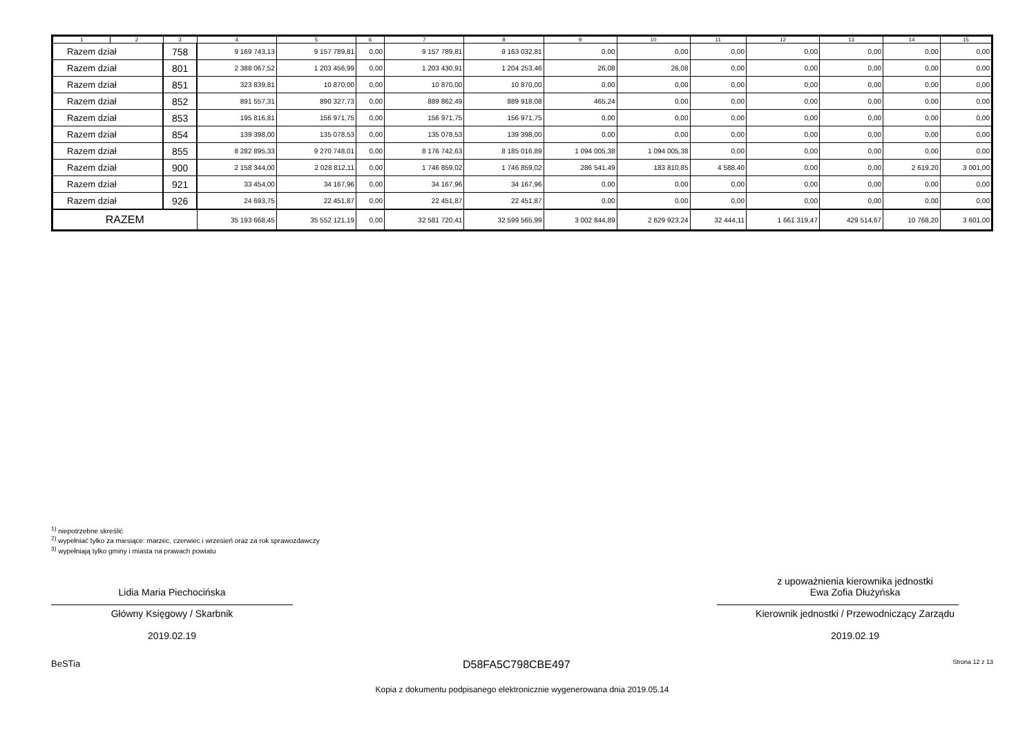| 1 | 2 | 3 | 4 | 5 | 6 | 7 | 8 | 9 | 10 | 11 | 12 | 13 | 14 | 15 |
| --- | --- | --- | --- | --- | --- | --- | --- | --- | --- | --- | --- | --- | --- | --- |
| Razem dział | | 758 | 9 169 743,13 | 9 157 789,81 | 0,00 | 9 157 789,81 | 9 163 032,81 | 0,00 | 0,00 | 0,00 | 0,00 | 0,00 | 0,00 | 0,00 |
| Razem dział | | 801 | 2 388 067,52 | 1 203 456,99 | 0,00 | 1 203 430,91 | 1 204 253,46 | 26,08 | 26,08 | 0,00 | 0,00 | 0,00 | 0,00 | 0,00 |
| Razem dział | | 851 | 323 839,81 | 10 870,00 | 0,00 | 10 870,00 | 10 870,00 | 0,00 | 0,00 | 0,00 | 0,00 | 0,00 | 0,00 | 0,00 |
| Razem dział | | 852 | 891 557,31 | 890 327,73 | 0,00 | 889 862,49 | 889 918,08 | 465,24 | 0,00 | 0,00 | 0,00 | 0,00 | 0,00 | 0,00 |
| Razem dział | | 853 | 195 816,81 | 156 971,75 | 0,00 | 156 971,75 | 156 971,75 | 0,00 | 0,00 | 0,00 | 0,00 | 0,00 | 0,00 | 0,00 |
| Razem dział | | 854 | 139 398,00 | 135 078,53 | 0,00 | 135 078,53 | 139 398,00 | 0,00 | 0,00 | 0,00 | 0,00 | 0,00 | 0,00 | 0,00 |
| Razem dział | | 855 | 8 282 895,33 | 9 270 748,01 | 0,00 | 8 176 742,63 | 8 185 016,89 | 1 094 005,38 | 1 094 005,38 | 0,00 | 0,00 | 0,00 | 0,00 | 0,00 |
| Razem dział | | 900 | 2 158 344,00 | 2 028 812,11 | 0,00 | 1 746 859,02 | 1 746 859,02 | 286 541,49 | 183 810,85 | 4 588,40 | 0,00 | 0,00 | 2 619,20 | 3 001,00 |
| Razem dział | | 921 | 33 454,00 | 34 167,96 | 0,00 | 34 167,96 | 34 167,96 | 0,00 | 0,00 | 0,00 | 0,00 | 0,00 | 0,00 | 0,00 |
| Razem dział | | 926 | 24 693,75 | 22 451,87 | 0,00 | 22 451,87 | 22 451,87 | 0,00 | 0,00 | 0,00 | 0,00 | 0,00 | 0,00 | 0,00 |
| RAZEM | | | 35 193 668,45 | 35 552 121,19 | 0,00 | 32 581 720,41 | 32 599 565,99 | 3 002 844,89 | 2 629 923,24 | 32 444,11 | 1 661 319,47 | 429 514,67 | 10 768,20 | 3 601,00 |
<sup>1)</sup> niepotrzebne skreślić
<sup>2)</sup> wypełniać tylko za miesiące: marzec, czerwiec i wrzesień oraz za rok sprawozdawczy
<sup>3)</sup> wypełniają tylko gminy i miasta na prawach powiatu
Lidia Maria Piechocińska
Główny Księgowy / Skarbnik
2019.02.19
z upoważnienia kierownika jednostki
Ewa Zofia Dłużyńska
Kierownik jednostki / Przewodniczący Zarządu
2019.02.19
BeSTia D58FA5C798CBE497 Strona 12 z 13
Kopia z dokumentu podpisanego elektronicznie wygenerowana dnia 2019.05.14